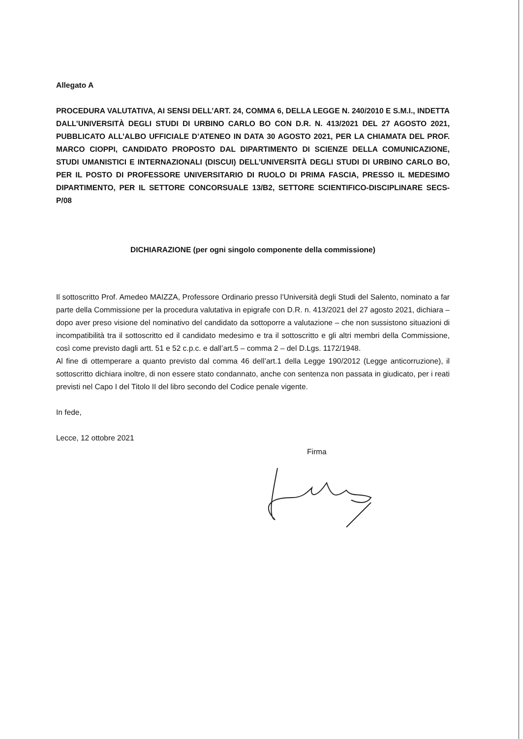Allegato A
PROCEDURA VALUTATIVA, AI SENSI DELL’ART. 24, COMMA 6, DELLA LEGGE N. 240/2010 E S.M.I., INDETTA DALL’UNIVERSITÀ DEGLI STUDI DI URBINO CARLO BO CON D.R. N. 413/2021 DEL 27 AGOSTO 2021, PUBBLICATO ALL’ALBO UFFICIALE D’ATENEO IN DATA 30 AGOSTO 2021, PER LA CHIAMATA DEL PROF. MARCO CIOPPI, CANDIDATO PROPOSTO DAL DIPARTIMENTO DI SCIENZE DELLA COMUNICAZIONE, STUDI UMANISTICI E INTERNAZIONALI (DISCUI) DELL’UNIVERSITÀ DEGLI STUDI DI URBINO CARLO BO, PER IL POSTO DI PROFESSORE UNIVERSITARIO DI RUOLO DI PRIMA FASCIA, PRESSO IL MEDESIMO DIPARTIMENTO, PER IL SETTORE CONCORSUALE 13/B2, SETTORE SCIENTIFICO-DISCIPLINARE SECS-P/08
DICHIARAZIONE (per ogni singolo componente della commissione)
Il sottoscritto Prof. Amedeo MAIZZA, Professore Ordinario presso l’Università degli Studi del Salento, nominato a far parte della Commissione per la procedura valutativa in epigrafe con D.R. n. 413/2021 del 27 agosto 2021, dichiara – dopo aver preso visione del nominativo del candidato da sottoporre a valutazione – che non sussistono situazioni di incompatibilità tra il sottoscritto ed il candidato medesimo e tra il sottoscritto e gli altri membri della Commissione, così come previsto dagli artt. 51 e 52 c.p.c. e dall’art.5 – comma 2 – del D.Lgs. 1172/1948.
Al fine di ottemperare a quanto previsto dal comma 46 dell’art.1 della Legge 190/2012 (Legge anticorruzione), il sottoscritto dichiara inoltre, di non essere stato condannato, anche con sentenza non passata in giudicato, per i reati previsti nel Capo I del Titolo II del libro secondo del Codice penale vigente.
In fede,
Lecce, 12 ottobre 2021
Firma